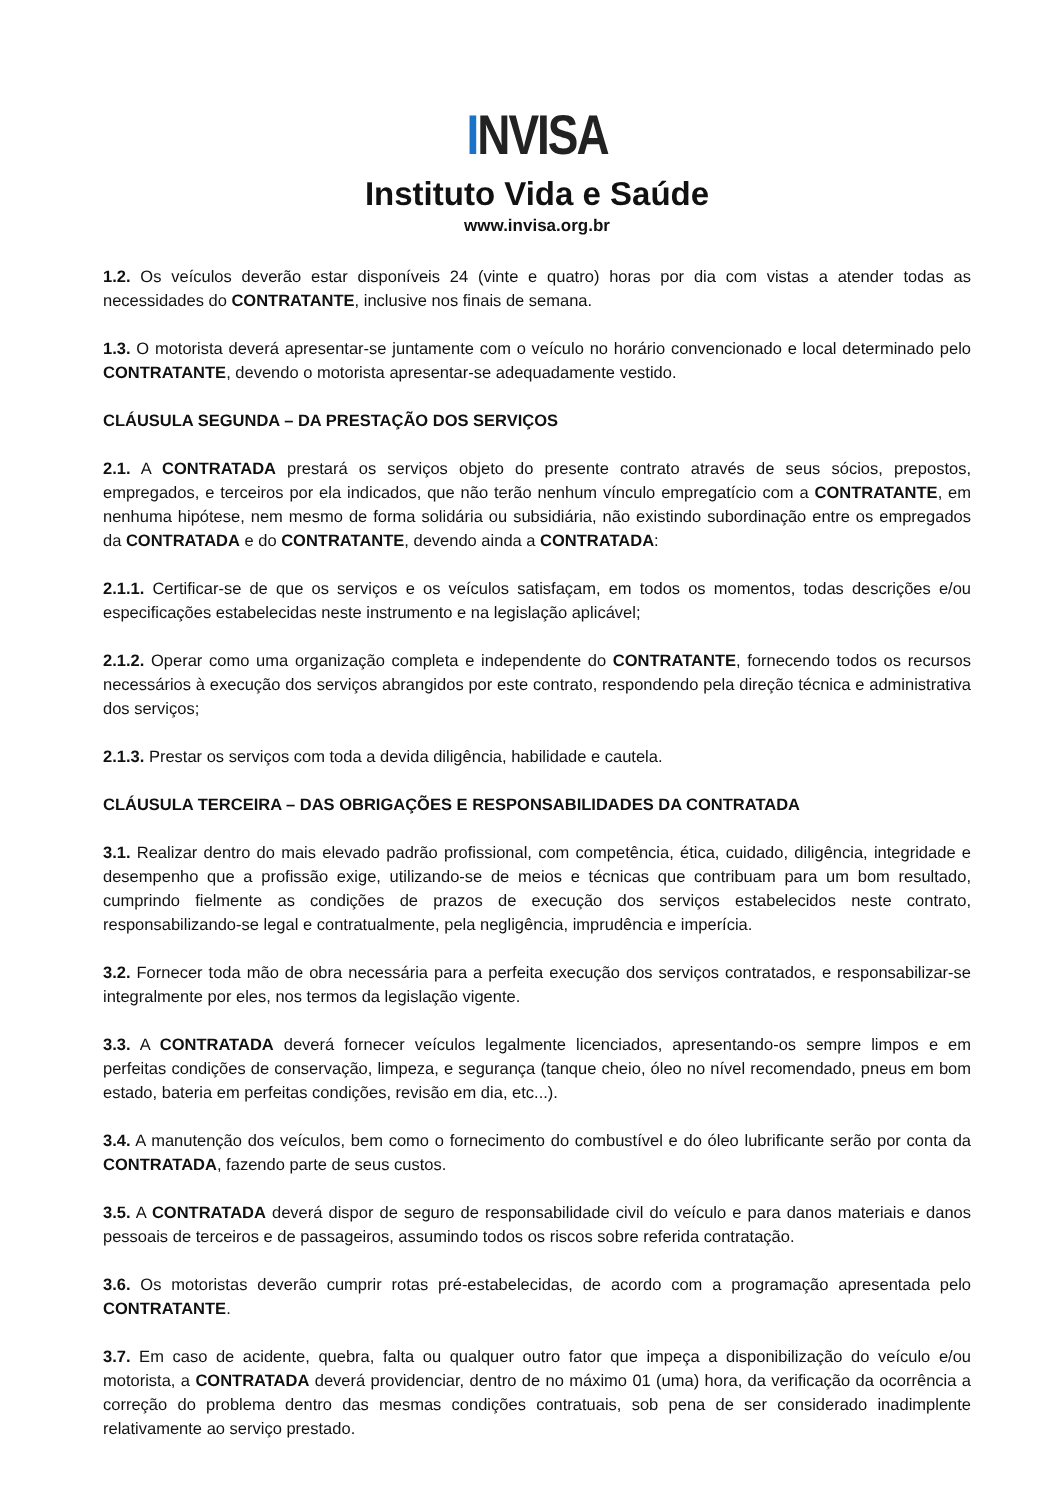INVISA
Instituto Vida e Saúde
www.invisa.org.br
1.2. Os veículos deverão estar disponíveis 24 (vinte e quatro) horas por dia com vistas a atender todas as necessidades do CONTRATANTE, inclusive nos finais de semana.
1.3. O motorista deverá apresentar-se juntamente com o veículo no horário convencionado e local determinado pelo CONTRATANTE, devendo o motorista apresentar-se adequadamente vestido.
CLÁUSULA SEGUNDA – DA PRESTAÇÃO DOS SERVIÇOS
2.1. A CONTRATADA prestará os serviços objeto do presente contrato através de seus sócios, prepostos, empregados, e terceiros por ela indicados, que não terão nenhum vínculo empregatício com a CONTRATANTE, em nenhuma hipótese, nem mesmo de forma solidária ou subsidiária, não existindo subordinação entre os empregados da CONTRATADA e do CONTRATANTE, devendo ainda a CONTRATADA:
2.1.1. Certificar-se de que os serviços e os veículos satisfaçam, em todos os momentos, todas descrições e/ou especificações estabelecidas neste instrumento e na legislação aplicável;
2.1.2. Operar como uma organização completa e independente do CONTRATANTE, fornecendo todos os recursos necessários à execução dos serviços abrangidos por este contrato, respondendo pela direção técnica e administrativa dos serviços;
2.1.3. Prestar os serviços com toda a devida diligência, habilidade e cautela.
CLÁUSULA TERCEIRA – DAS OBRIGAÇÕES E RESPONSABILIDADES DA CONTRATADA
3.1. Realizar dentro do mais elevado padrão profissional, com competência, ética, cuidado, diligência, integridade e desempenho que a profissão exige, utilizando-se de meios e técnicas que contribuam para um bom resultado, cumprindo fielmente as condições de prazos de execução dos serviços estabelecidos neste contrato, responsabilizando-se legal e contratualmente, pela negligência, imprudência e imperícia.
3.2. Fornecer toda mão de obra necessária para a perfeita execução dos serviços contratados, e responsabilizar-se integralmente por eles, nos termos da legislação vigente.
3.3. A CONTRATADA deverá fornecer veículos legalmente licenciados, apresentando-os sempre limpos e em perfeitas condições de conservação, limpeza, e segurança (tanque cheio, óleo no nível recomendado, pneus em bom estado, bateria em perfeitas condições, revisão em dia, etc...).
3.4. A manutenção dos veículos, bem como o fornecimento do combustível e do óleo lubrificante serão por conta da CONTRATADA, fazendo parte de seus custos.
3.5. A CONTRATADA deverá dispor de seguro de responsabilidade civil do veículo e para danos materiais e danos pessoais de terceiros e de passageiros, assumindo todos os riscos sobre referida contratação.
3.6. Os motoristas deverão cumprir rotas pré-estabelecidas, de acordo com a programação apresentada pelo CONTRATANTE.
3.7. Em caso de acidente, quebra, falta ou qualquer outro fator que impeça a disponibilização do veículo e/ou motorista, a CONTRATADA deverá providenciar, dentro de no máximo 01 (uma) hora, da verificação da ocorrência a correção do problema dentro das mesmas condições contratuais, sob pena de ser considerado inadimplente relativamente ao serviço prestado.